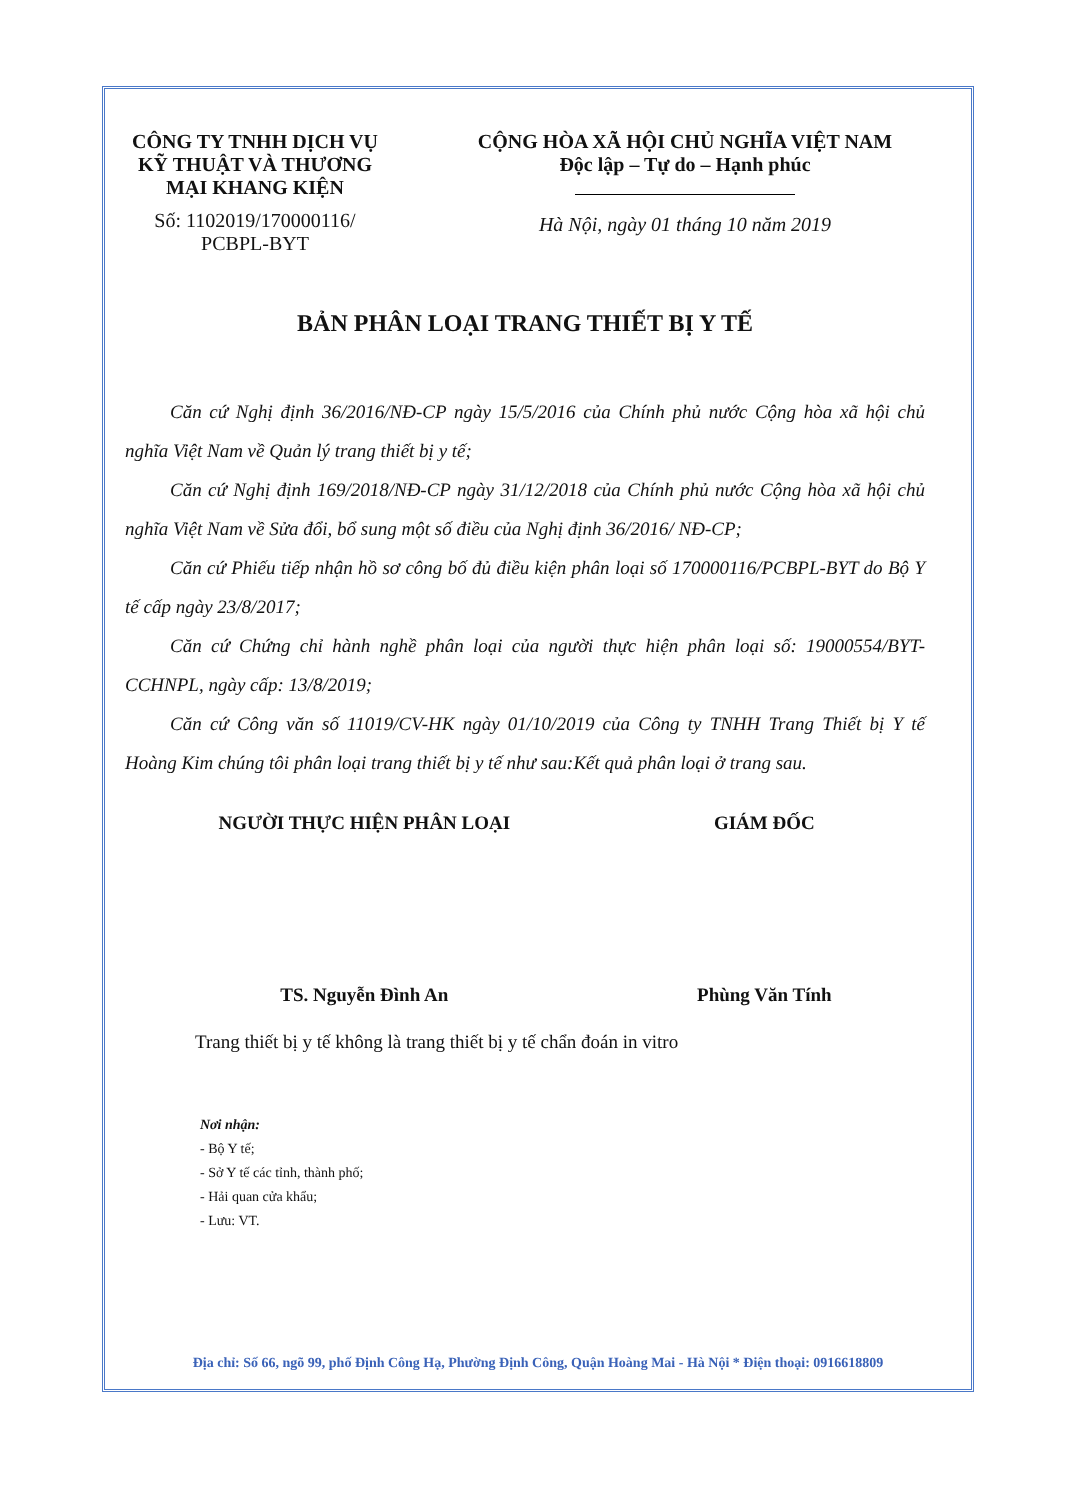CÔNG TY TNHH DỊCH VỤ
KỸ THUẬT VÀ THƯƠNG
MẠI KHANG KIỆN
Số: 1102019/170000116/
PCBPL-BYT
CỘNG HÒA XÃ HỘI CHỦ NGHĨA VIỆT NAM
Độc lập – Tự do – Hạnh phúc
Hà Nội, ngày 01 tháng 10 năm 2019
BẢN PHÂN LOẠI TRANG THIẾT BỊ Y TẾ
Căn cứ Nghị định 36/2016/NĐ-CP ngày 15/5/2016 của Chính phủ nước Cộng hòa xã hội chủ nghĩa Việt Nam về Quản lý trang thiết bị y tế;
Căn cứ Nghị định 169/2018/NĐ-CP ngày 31/12/2018 của Chính phủ nước Cộng hòa xã hội chủ nghĩa Việt Nam về Sửa đổi, bổ sung một số điều của Nghị định 36/2016/ NĐ-CP;
Căn cứ Phiếu tiếp nhận hồ sơ công bố đủ điều kiện phân loại số 170000116/PCBPL-BYT do Bộ Y tế cấp ngày 23/8/2017;
Căn cứ Chứng chỉ hành nghề phân loại của người thực hiện phân loại số: 19000554/BYT-CCHNPL, ngày cấp: 13/8/2019;
Căn cứ Công văn số 11019/CV-HK ngày 01/10/2019 của Công ty TNHH Trang Thiết bị Y tế Hoàng Kim chúng tôi phân loại trang thiết bị y tế như sau:Kết quả phân loại ở trang sau.
NGƯỜI THỰC HIỆN PHÂN LOẠI
TS. Nguyễn Đình An
GIÁM ĐỐC
Phùng Văn Tính
Trang thiết bị y tế không là trang thiết bị y tế chẩn đoán in vitro
Nơi nhận:
- Bộ Y tế;
- Sở Y tế các tỉnh, thành phố;
- Hải quan cửa khẩu;
- Lưu: VT.
Địa chỉ: Số 66, ngõ 99, phố Định Công Hạ, Phường Định Công, Quận Hoàng Mai - Hà Nội * Điện thoại: 0916618809